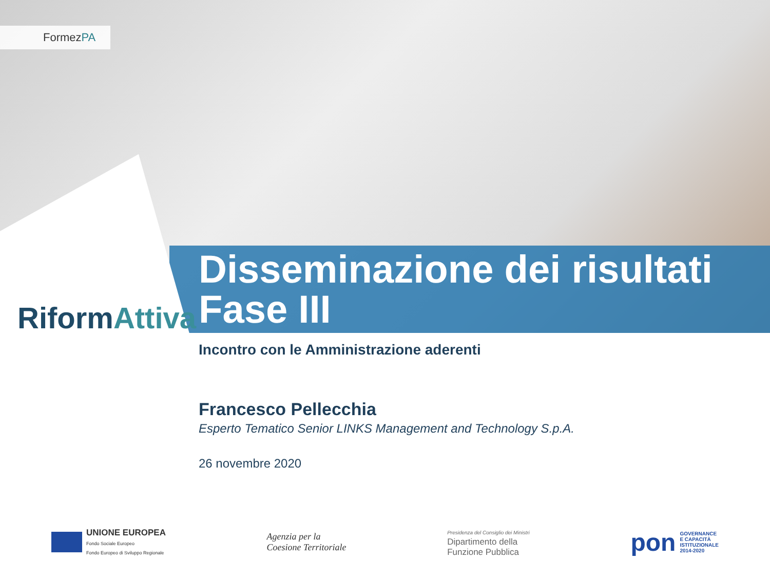FormezPA
RiformAttiva
Disseminazione dei risultati
Fase III
Incontro con le Amministrazione aderenti
Francesco Pellecchia
Esperto Tematico Senior LINKS Management and Technology S.p.A.
26 novembre 2020
UNIONE EUROPEA
Fondo Sociale Europeo
Fondo Europeo di Sviluppo Regionale
Agenzia per la
Coesione Territoriale
Presidenza del Consiglio dei Ministri
Dipartimento della
Funzione Pubblica
pon GOVERNANCE
E CAPACITÀ
ISTITUZIONALE
2014-2020